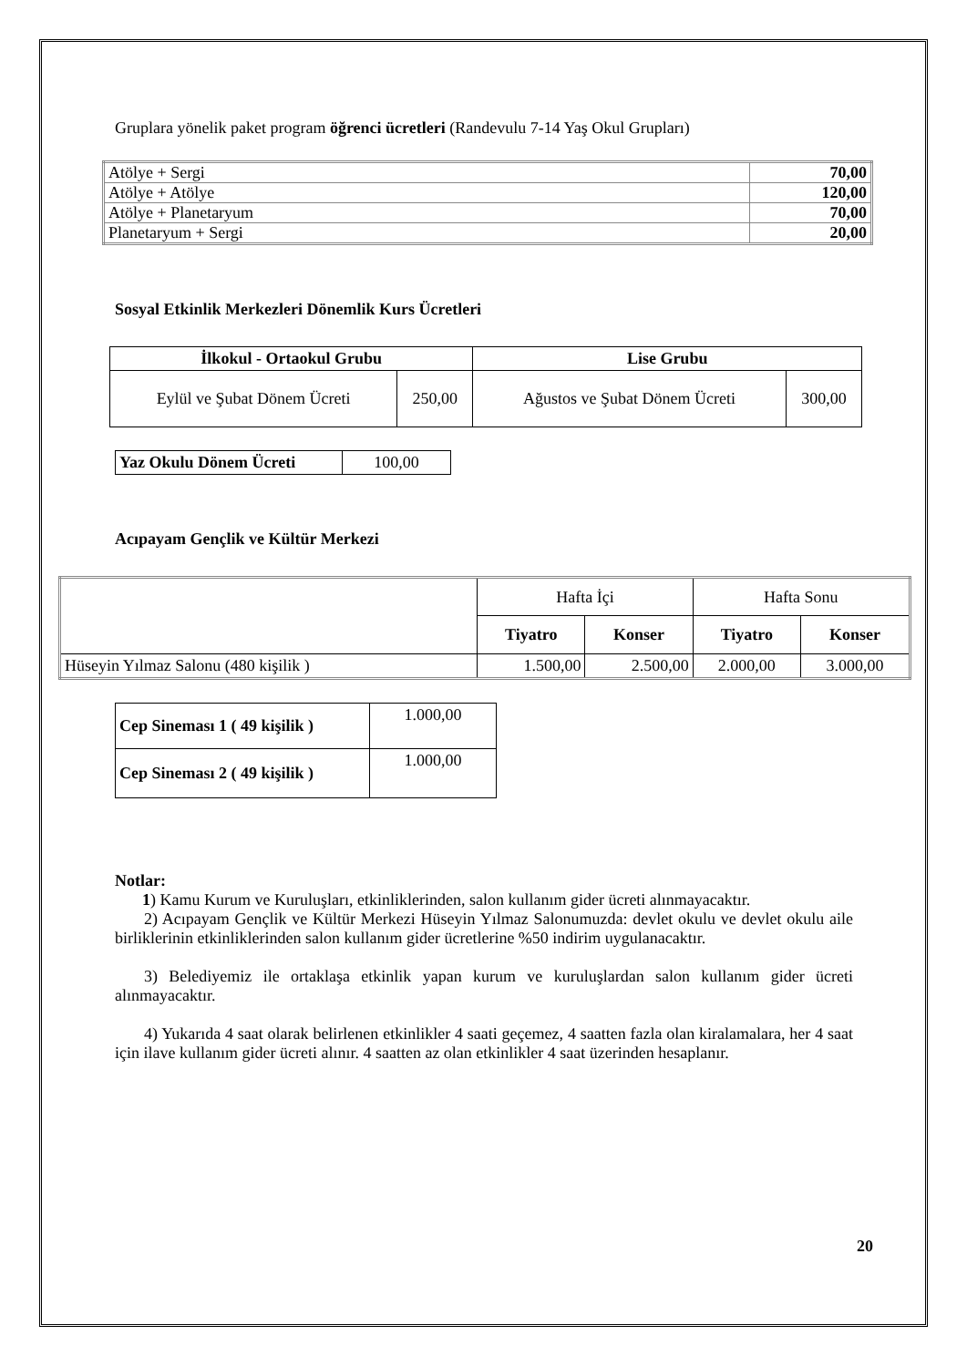Gruplara yönelik paket program öğrenci ücretleri (Randevulu 7-14 Yaş Okul Grupları)
| Atölye + Sergi | 70,00 |
| Atölye + Atölye | 120,00 |
| Atölye + Planetaryum | 70,00 |
| Planetaryum + Sergi | 20,00 |
Sosyal Etkinlik Merkezleri Dönemlik Kurs Ücretleri
| İlkokul - Ortaokul Grubu | | Lise Grubu | |
| --- | --- | --- | --- |
| Eylül ve Şubat Dönem Ücreti | 250,00 | Ağustos ve Şubat Dönem Ücreti | 300,00 |
| Yaz Okulu Dönem Ücreti | 100,00 |
Acıpayam Gençlik ve Kültür Merkezi
| | Hafta İçi | | Hafta Sonu | |
| | Tiyatro | Konser | Tiyatro | Konser |
| Hüseyin Yılmaz Salonu (480 kişilik ) | 1.500,00 | 2.500,00 | 2.000,00 | 3.000,00 |
| Cep Sineması 1 ( 49 kişilik ) | 1.000,00 |
| Cep Sineması 2 ( 49 kişilik ) | 1.000,00 |
Notlar:
1) Kamu Kurum ve Kuruluşları, etkinliklerinden, salon kullanım gider ücreti alınmayacaktır.
2) Acıpayam Gençlik ve Kültür Merkezi Hüseyin Yılmaz Salonumuzda: devlet okulu ve devlet okulu aile birliklerinin etkinliklerinden salon kullanım gider ücretlerine %50 indirim uygulanacaktır.
3) Belediyemiz ile ortaklaşa etkinlik yapan kurum ve kuruluşlardan salon kullanım gider ücreti alınmayacaktır.
4) Yukarıda 4 saat olarak belirlenen etkinlikler 4 saati geçemez, 4 saatten fazla olan kiralamalara, her 4 saat için ilave kullanım gider ücreti alınır. 4 saatten az olan etkinlikler 4 saat üzerinden hesaplanır.
20